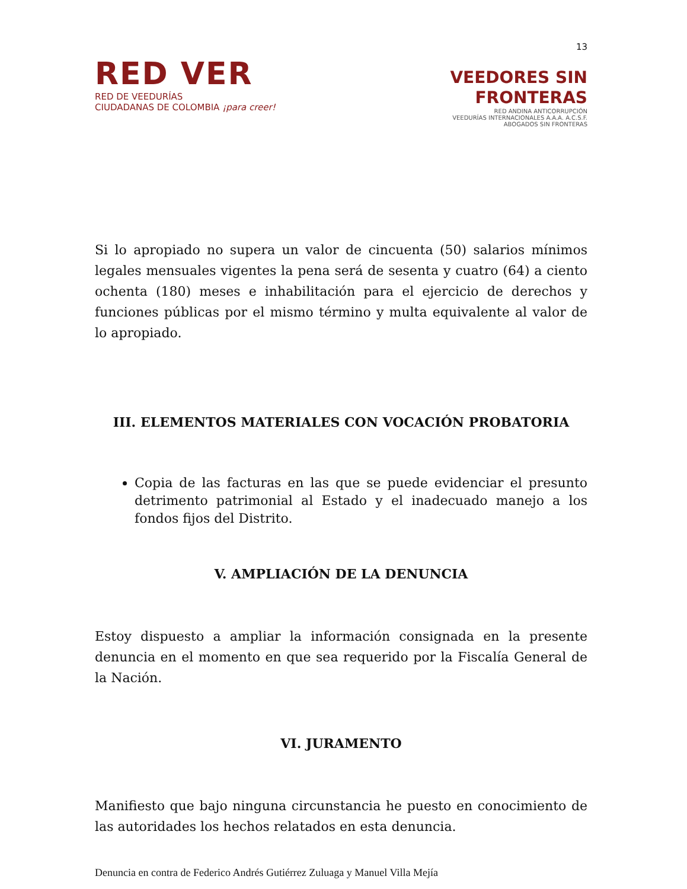13
RED VER
RED DE VEEDURÍAS
CIUDADANAS DE COLOMBIA ¡para creer!
VEEDORES SIN
FRONTERAS
RED ANDINA ANTICORRUPCIÓN
VEEDURÍAS INTERNACIONALES A.A.A. A.C.S.F.
ABOGADOS SIN FRONTERAS
Si lo apropiado no supera un valor de cincuenta (50) salarios mínimos legales mensuales vigentes la pena será de sesenta y cuatro (64) a ciento ochenta (180) meses e inhabilitación para el ejercicio de derechos y funciones públicas por el mismo término y multa equivalente al valor de lo apropiado.
III. ELEMENTOS MATERIALES CON VOCACIÓN PROBATORIA
Copia de las facturas en las que se puede evidenciar el presunto detrimento patrimonial al Estado y el inadecuado manejo a los fondos fijos del Distrito.
V. AMPLIACIÓN DE LA DENUNCIA
Estoy dispuesto a ampliar la información consignada en la presente denuncia en el momento en que sea requerido por la Fiscalía General de la Nación.
VI. JURAMENTO
Manifiesto que bajo ninguna circunstancia he puesto en conocimiento de las autoridades los hechos relatados en esta denuncia.
Denuncia en contra de Federico Andrés Gutiérrez Zuluaga y Manuel Villa Mejía